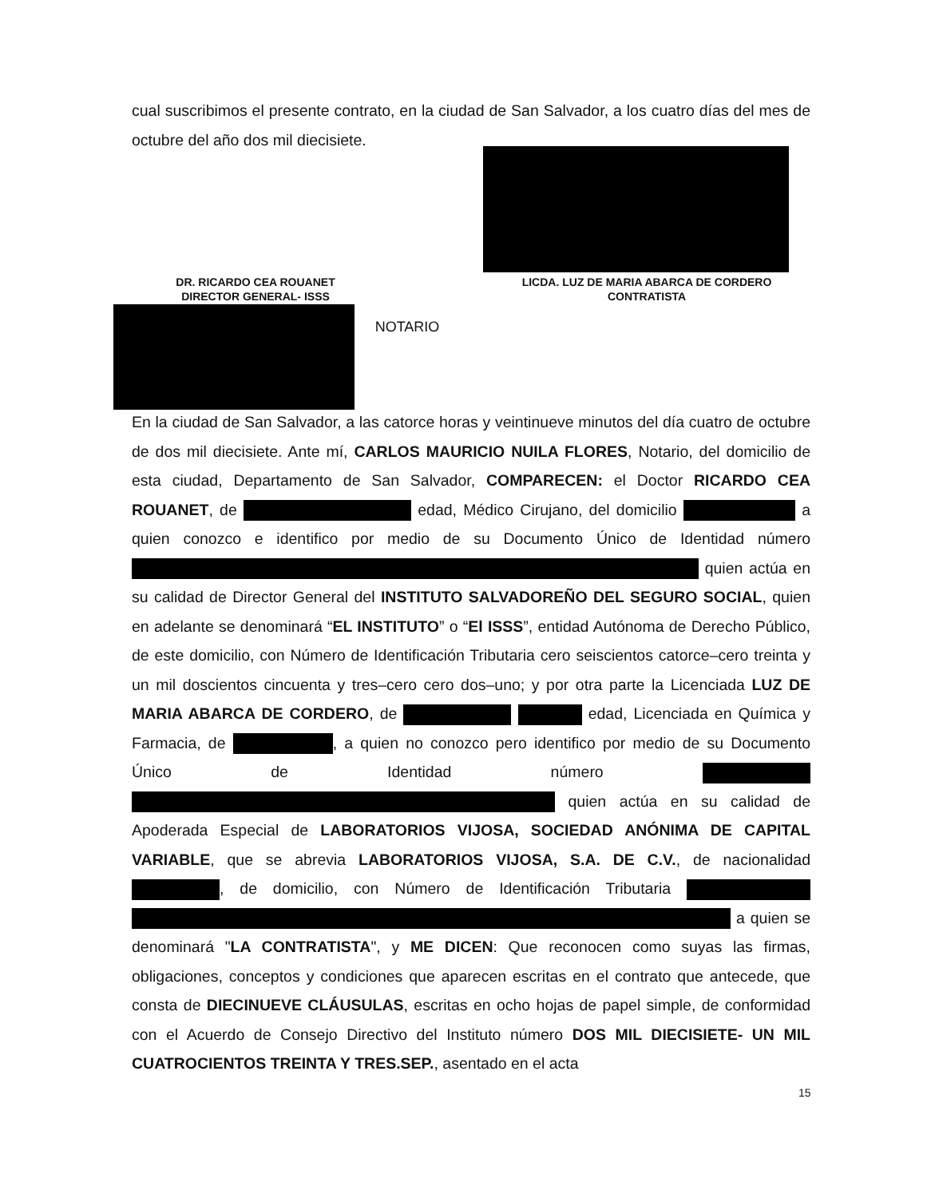cual suscribimos el presente contrato, en la ciudad de San Salvador, a los cuatro días del mes de octubre del año dos mil diecisiete.
DR. RICARDO CEA ROUANET
DIRECTOR GENERAL- ISSS
LICDA. LUZ DE MARIA ABARCA DE CORDERO
CONTRATISTA
NOTARIO
En la ciudad de San Salvador, a las catorce horas y veintinueve minutos del día cuatro de octubre de dos mil diecisiete. Ante mí, CARLOS MAURICIO NUILA FLORES, Notario, del domicilio de esta ciudad, Departamento de San Salvador, COMPARECEN: el Doctor RICARDO CEA ROUANET, de edad, Médico Cirujano, del domicilio a quien conozco e identifico por medio de su Documento Único de Identidad número quien actúa en su calidad de Director General del INSTITUTO SALVADOREÑO DEL SEGURO SOCIAL, quien en adelante se denominará “EL INSTITUTO” o “El ISSS”, entidad Autónoma de Derecho Público, de este domicilio, con Número de Identificación Tributaria cero seiscientos catorce–cero treinta y un mil doscientos cincuenta y tres–cero cero dos–uno; y por otra parte la Licenciada LUZ DE MARIA ABARCA DE CORDERO, de edad, Licenciada en Química y Farmacia, de , a quien no conozco pero identifico por medio de su Documento Único de Identidad número quien actúa en su calidad de Apoderada Especial de LABORATORIOS VIJOSA, SOCIEDAD ANÓNIMA DE CAPITAL VARIABLE, que se abrevia LABORATORIOS VIJOSA, S.A. DE C.V., de nacionalidad , de domicilio, con Número de Identificación Tributaria a quien se denominará "LA CONTRATISTA", y ME DICEN: Que reconocen como suyas las firmas, obligaciones, conceptos y condiciones que aparecen escritas en el contrato que antecede, que consta de DIECINUEVE CLÁUSULAS, escritas en ocho hojas de papel simple, de conformidad con el Acuerdo de Consejo Directivo del Instituto número DOS MIL DIECISIETE- UN MIL CUATROCIENTOS TREINTA Y TRES.SEP., asentado en el acta
15